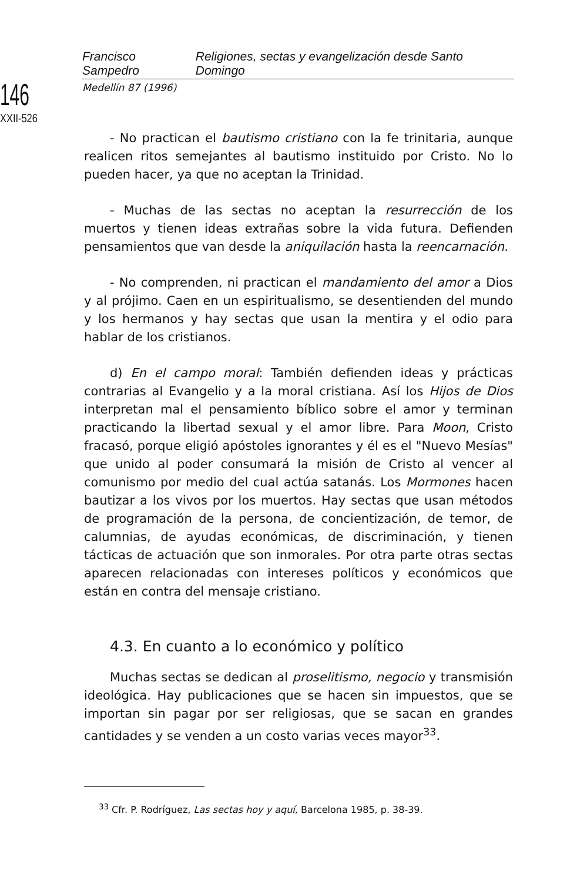146
XXII-526
Francisco Sampedro Religiones, sectas y evangelización desde Santo Domingo
Medellín 87 (1996)
- No practican el bautismo cristiano con la fe trinitaria, aunque realicen ritos semejantes al bautismo instituido por Cristo. No lo pueden hacer, ya que no aceptan la Trinidad.
- Muchas de las sectas no aceptan la resurrección de los muertos y tienen ideas extrañas sobre la vida futura. Defienden pensamientos que van desde la aniquilación hasta la reencarnación.
- No comprenden, ni practican el mandamiento del amor a Dios y al prójimo. Caen en un espiritualismo, se desentienden del mundo y los hermanos y hay sectas que usan la mentira y el odio para hablar de los cristianos.
d) En el campo moral: También defienden ideas y prácticas contrarias al Evangelio y a la moral cristiana. Así los Hijos de Dios interpretan mal el pensamiento bíblico sobre el amor y terminan practicando la libertad sexual y el amor libre. Para Moon, Cristo fracasó, porque eligió apóstoles ignorantes y él es el "Nuevo Mesías" que unido al poder consumará la misión de Cristo al vencer al comunismo por medio del cual actúa satanás. Los Mormones hacen bautizar a los vivos por los muertos. Hay sectas que usan métodos de programación de la persona, de concientización, de temor, de calumnias, de ayudas económicas, de discriminación, y tienen tácticas de actuación que son inmorales. Por otra parte otras sectas aparecen relacionadas con intereses políticos y económicos que están en contra del mensaje cristiano.
4.3. En cuanto a lo económico y político
Muchas sectas se dedican al proselitismo, negocio y transmisión ideológica. Hay publicaciones que se hacen sin impuestos, que se importan sin pagar por ser religiosas, que se sacan en grandes cantidades y se venden a un costo varias veces mayor<sup>33</sup>.
<sup>33</sup> Cfr. P. Rodríguez, Las sectas hoy y aquí, Barcelona 1985, p. 38-39.